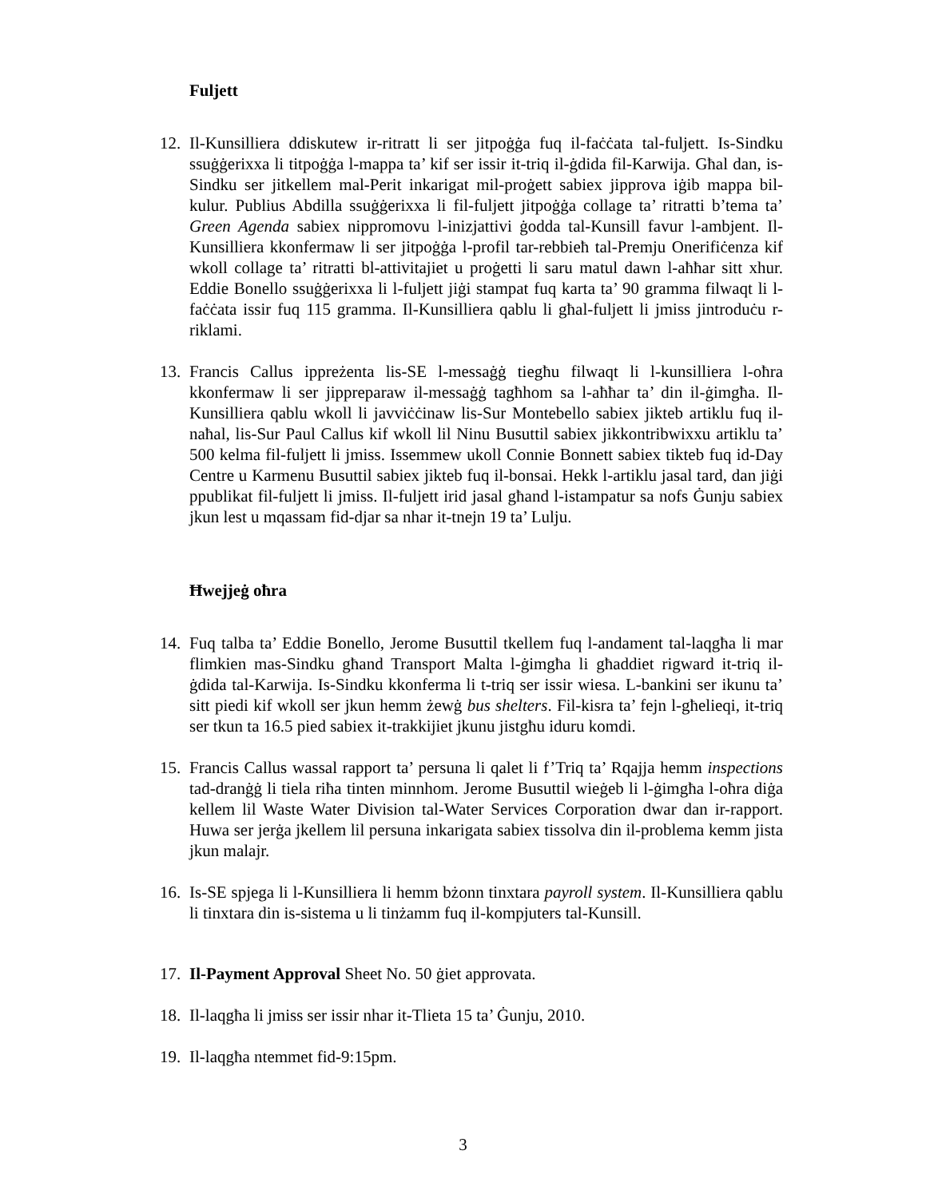Fuljett
12. Il-Kunsilliera ddiskutew ir-ritratt li ser jitpoġġa fuq il-faċċata tal-fuljett. Is-Sindku ssuġġerixxa li titpoġġa l-mappa ta’ kif ser issir it-triq il-ġdida fil-Karwija. Għal dan, is-Sindku ser jitkellem mal-Perit inkarigat mil-proġett sabiex jipprova iġib mappa bil-kulur. Publius Abdilla ssuġġerixxa li fil-fuljett jitpoġġa collage ta’ ritratti b’tema ta’ Green Agenda sabiex nippromovu l-inizjattivi ġodda tal-Kunsill favur l-ambjent. Il-Kunsilliera kkonfermaw li ser jitpoġġa l-profil tar-rebbieħ tal-Premju Onerifiċenza kif wkoll collage ta’ ritratti bl-attivitajiet u proġetti li saru matul dawn l-aħħar sitt xhur. Eddie Bonello ssuġġerixxa li l-fuljett jiġi stampat fuq karta ta’ 90 gramma filwaqt li l-faċċata issir fuq 115 gramma. Il-Kunsilliera qablu li għal-fuljett li jmiss jintroduċu r-riklami.
13. Francis Callus ippreżenta lis-SE l-messaġġ tiegħu filwaqt li l-kunsilliera l-oħra kkonfermaw li ser jippreparaw il-messaġġ tagħhom sa l-aħħar ta’ din il-ġimgħa. Il-Kunsilliera qablu wkoll li javviċċinaw lis-Sur Montebello sabiex jikteb artiklu fuq il-naħal, lis-Sur Paul Callus kif wkoll lil Ninu Busuttil sabiex jikkontribwixxu artiklu ta’ 500 kelma fil-fuljett li jmiss. Issemmew ukoll Connie Bonnett sabiex tikteb fuq id-Day Centre u Karmenu Busuttil sabiex jikteb fuq il-bonsai. Hekk l-artiklu jasal tard, dan jiġi ppublikat fil-fuljett li jmiss. Il-fuljett irid jasal għand l-istampatur sa nofs Ġunju sabiex jkun lest u mqassam fid-djar sa nhar it-tnejn 19 ta’ Lulju.
Ħwejjeġ oħra
14. Fuq talba ta’ Eddie Bonello, Jerome Busuttil tkellem fuq l-andament tal-laqgħa li mar flimkien mas-Sindku għand Transport Malta l-ġimgħa li għaddiet rigward it-triq il-ġdida tal-Karwija. Is-Sindku kkonferma li t-triq ser issir wiesa. L-bankini ser ikunu ta’ sitt piedi kif wkoll ser jkun hemm żewġ bus shelters. Fil-kisra ta’ fejn l-għelieqi, it-triq ser tkun ta 16.5 pied sabiex it-trakkijiet jkunu jistgħu iduru komdi.
15. Francis Callus wassal rapport ta’ persuna li qalet li f’Triq ta’ Rqajja hemm inspections tad-dranġġ li tiela riħa tinten minnhom. Jerome Busuttil wieġeb li l-ġimgħa l-oħra diġa kellem lil Waste Water Division tal-Water Services Corporation dwar dan ir-rapport. Huwa ser jerġa jkellem lil persuna inkarigata sabiex tissolva din il-problema kemm jista jkun malajr.
16. Is-SE spjega li l-Kunsilliera li hemm bżonn tinxtara payroll system. Il-Kunsilliera qablu li tinxtara din is-sistema u li tinżamm fuq il-kompjuters tal-Kunsill.
17. Il-Payment Approval Sheet No. 50 ġiet approvata.
18. Il-laqgħa li jmiss ser issir nhar it-Tlieta 15 ta’ Ġunju, 2010.
19. Il-laqgħa ntemmet fid-9:15pm.
3